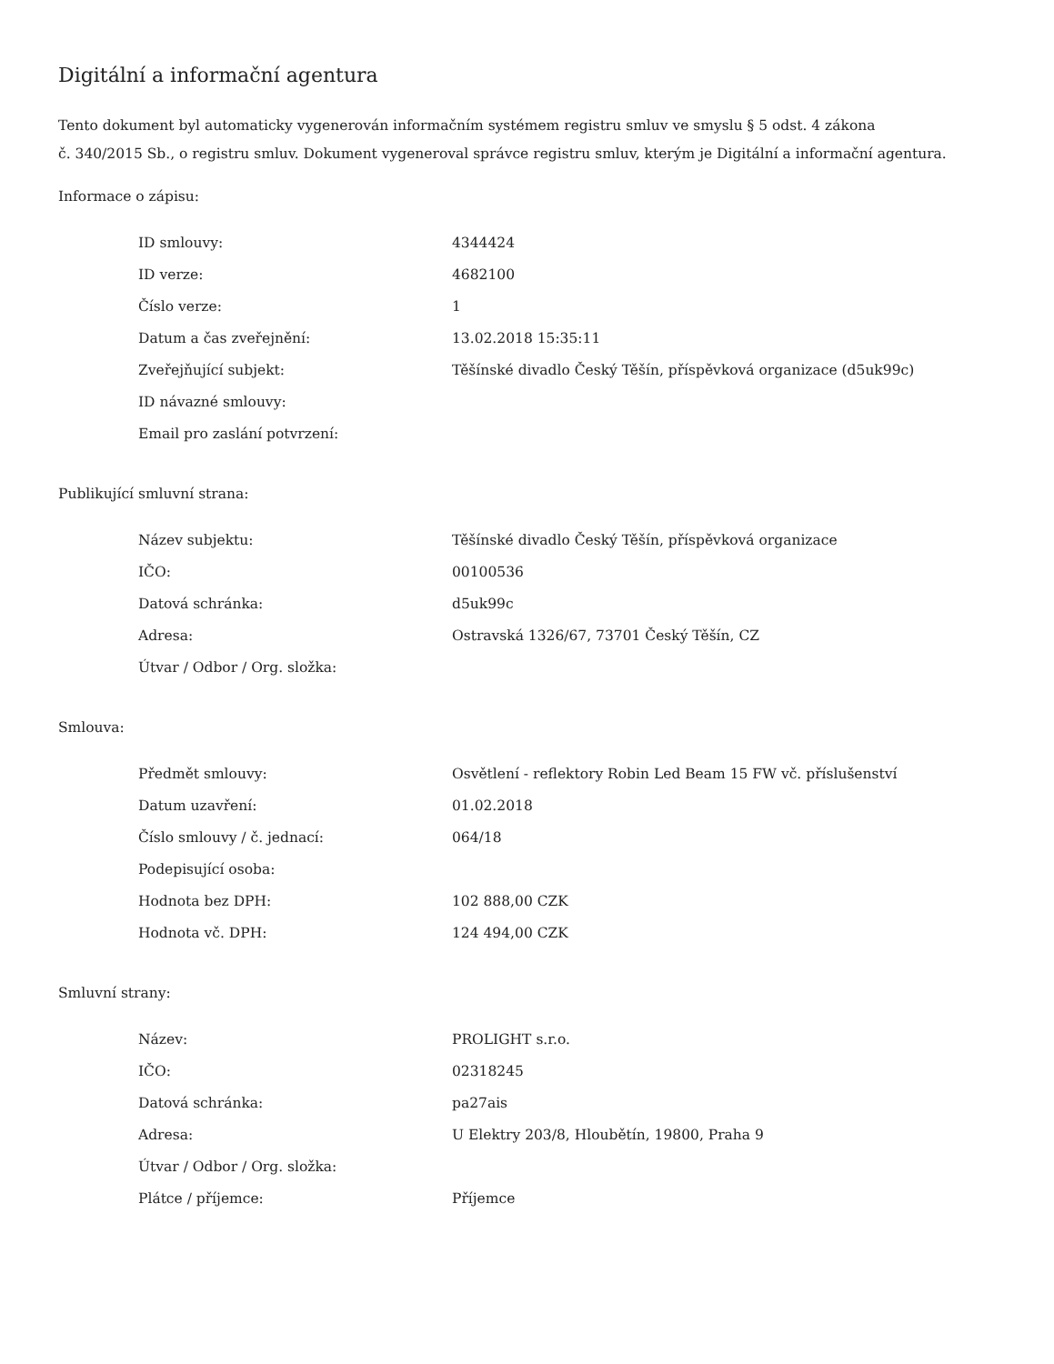Digitální a informační agentura
Tento dokument byl automaticky vygenerován informačním systémem registru smluv ve smyslu § 5 odst. 4 zákona
č. 340/2015 Sb., o registru smluv. Dokument vygeneroval správce registru smluv, kterým je Digitální a informační agentura.
Informace o zápisu:
| ID smlouvy: | 4344424 |
| ID verze: | 4682100 |
| Číslo verze: | 1 |
| Datum a čas zveřejnění: | 13.02.2018 15:35:11 |
| Zveřejňující subjekt: | Těšínské divadlo Český Těšín, příspěvková organizace (d5uk99c) |
| ID návazné smlouvy: | |
| Email pro zaslání potvrzení: | |
Publikující smluvní strana:
| Název subjektu: | Těšínské divadlo Český Těšín, příspěvková organizace |
| IČO: | 00100536 |
| Datová schránka: | d5uk99c |
| Adresa: | Ostravská 1326/67, 73701 Český Těšín, CZ |
| Útvar / Odbor / Org. složka: | |
Smlouva:
| Předmět smlouvy: | Osvětlení - reflektory Robin Led Beam 15 FW vč. příslušenství |
| Datum uzavření: | 01.02.2018 |
| Číslo smlouvy / č. jednací: | 064/18 |
| Podepisující osoba: | |
| Hodnota bez DPH: | 102 888,00 CZK |
| Hodnota vč. DPH: | 124 494,00 CZK |
Smluvní strany:
| Název: | PROLIGHT s.r.o. |
| IČO: | 02318245 |
| Datová schránka: | pa27ais |
| Adresa: | U Elektry 203/8, Hloubětín, 19800, Praha 9 |
| Útvar / Odbor / Org. složka: | |
| Plátce / příjemce: | Příjemce |